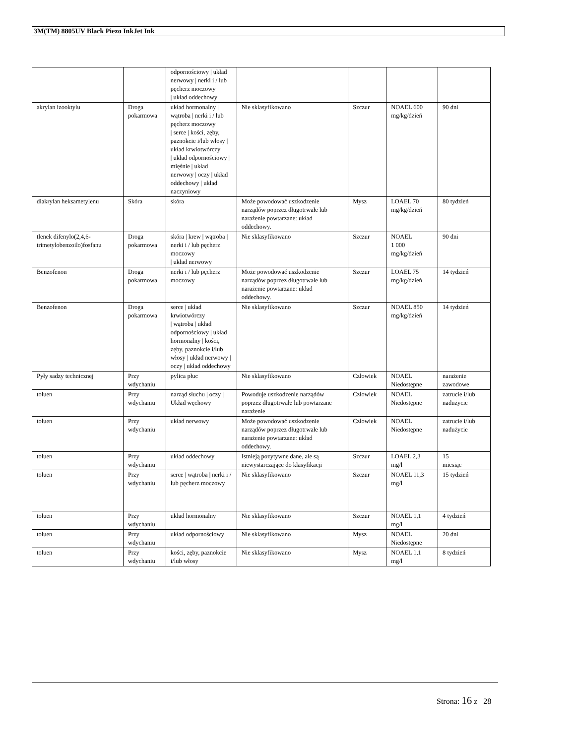3M(TM) 8805UV Black Piezo InkJet Ink
| | | odpornościowy / układ nerwowy / nerki i / lub pęcherz moczowy / układ oddechowy | | | | |
| akrylan izooktylu | Droga pokarmowa | układ hormonalny / wątroba / nerki i / lub pęcherz moczowy / serce / kości, zęby, paznokcie i/lub włosy / układ krwiotwórczy / układ odpornościowy / mięśnie / układ nerwowy / oczy / układ oddechowy / układ naczyniowy | Nie sklasyfikowano | Szczur | NOAEL 600 mg/kg/dzień | 90 dni |
| diakrylan heksametylenu | Skóra | skóra | Może powodować uszkodzenie narządów poprzez długotrwałe lub narażenie powtarzane: układ oddechowy. | Mysz | LOAEL 70 mg/kg/dzień | 80 tydzień |
| tlenek difenylo(2,4,6-trimetylobenzoilo)fosfanu | Droga pokarmowa | skóra / krew / wątroba / nerki i / lub pęcherz moczowy / układ nerwowy | Nie sklasyfikowano | Szczur | NOAEL 1 000 mg/kg/dzień | 90 dni |
| Benzofenon | Droga pokarmowa | nerki i / lub pęcherz moczowy | Może powodować uszkodzenie narządów poprzez długotrwałe lub narażenie powtarzane: układ oddechowy. | Szczur | LOAEL 75 mg/kg/dzień | 14 tydzień |
| Benzofenon | Droga pokarmowa | serce / układ krwiotwórczy / wątroba / układ odpornościowy / układ hormonalny / kości, zęby, paznokcie i/lub włosy / układ nerwowy / oczy / układ oddechowy | Nie sklasyfikowano | Szczur | NOAEL 850 mg/kg/dzień | 14 tydzień |
| Pyły sadzy technicznej | Przy wdychaniu | pylica płuc | Nie sklasyfikowano | Człowiek | NOAEL Niedostępne | narażenie zawodowe |
| toluen | Przy wdychaniu | narząd słuchu / oczy / Układ węchowy | Powoduje uszkodzenie narządów poprzez długotrwałe lub powtarzane narażenie | Człowiek | NOAEL Niedostępne | zatrucie i/lub nadużycie |
| toluen | Przy wdychaniu | układ nerwowy | Może powodować uszkodzenie narządów poprzez długotrwałe lub narażenie powtarzane: układ oddechowy. | Człowiek | NOAEL Niedostępne | zatrucie i/lub nadużycie |
| toluen | Przy wdychaniu | układ oddechowy | Istnieją pozytywne dane, ale są niewystarczające do klasyfikacji | Szczur | LOAEL 2,3 mg/l | 15 miesiąc |
| toluen | Przy wdychaniu | serce / wątroba / nerki i / lub pęcherz moczowy | Nie sklasyfikowano | Szczur | NOAEL 11,3 mg/l | 15 tydzień |
| toluen | Przy wdychaniu | układ hormonalny | Nie sklasyfikowano | Szczur | NOAEL 1,1 mg/l | 4 tydzień |
| toluen | Przy wdychaniu | układ odpornościowy | Nie sklasyfikowano | Mysz | NOAEL Niedostępne | 20 dni |
| toluen | Przy wdychaniu | kości, zęby, paznokcie i/lub włosy | Nie sklasyfikowano | Mysz | NOAEL 1,1 mg/l | 8 tydzień |
Strona: 16 z 28